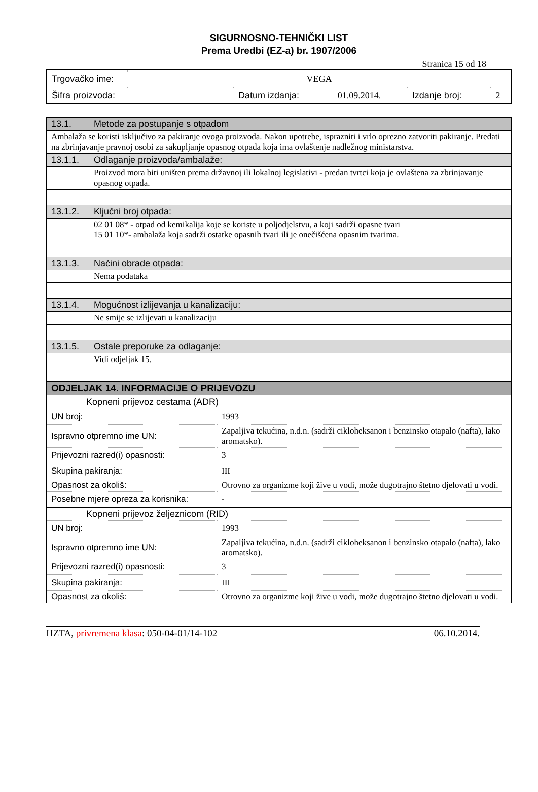SIGURNOSNO-TEHNIČKI LIST
Prema Uredbi (EZ-a) br. 1907/2006
Stranica 15 od 18
| Trgovačko ime: | VEGA | | | | |
| Šifra proizvoda: | | Datum izdanja: | 01.09.2014. | Izdanje broj: | 2 |
| 13.1. | Metode za postupanje s otpadom |
| Ambalaža se koristi isključivo za pakiranje ovoga proizvoda. Nakon upotrebe, isprazniti i vrlo oprezno zatvoriti pakiranje. Predati na zbrinjavanje pravnoj osobi za sakupljanje opasnog otpada koja ima ovlaštenje nadležnog ministarstva. | |
| 13.1.1. | Odlaganje proizvoda/ambalaže: |
| | Proizvod mora biti uništen prema državnoj ili lokalnoj legislativi - predan tvrtci koja je ovlaštena za zbrinjavanje opasnog otpada. |
| 13.1.2. | Ključni broj otpada: |
| | 02 01 08* - otpad od kemikalija koje se koriste u poljodjelstvu, a koji sadrži opasne tvari 15 01 10*- ambalaža koja sadrži ostatke opasnih tvari ili je onečišćena opasnim tvarima. |
| 13.1.3. | Načini obrade otpada: |
| | Nema podataka |
| 13.1.4. | Mogućnost izlijevanja u kanalizaciju: |
| | Ne smije se izlijevati u kanalizaciju |
| 13.1.5. | Ostale preporuke za odlaganje: |
| | Vidi odjeljak 15. |
| ODJELJAK 14. INFORMACIJE O PRIJEVOZU | |
| Kopneni prijevoz cestama (ADR) | |
| UN broj: | 1993 |
| Ispravno otpremno ime UN: | Zapaljiva tekućina, n.d.n. (sadrži cikloheksanon i benzinsko otapalo (nafta), lako aromatsko). |
| Prijevozni razred(i) opasnosti: | 3 |
| Skupina pakiranja: | III |
| Opasnost za okoliš: | Otrovno za organizme koji žive u vodi, može dugotrajno štetno djelovati u vodi. |
| Posebne mjere opreza za korisnika: | - |
| Kopneni prijevoz željeznicom (RID) | |
| UN broj: | 1993 |
| Ispravno otpremno ime UN: | Zapaljiva tekućina, n.d.n. (sadrži cikloheksanon i benzinsko otapalo (nafta), lako aromatsko). |
| Prijevozni razred(i) opasnosti: | 3 |
| Skupina pakiranja: | III |
| Opasnost za okoliš: | Otrovno za organizme koji žive u vodi, može dugotrajno štetno djelovati u vodi. |
HZTA, privremena klasa: 050-04-01/14-102 06.10.2014.